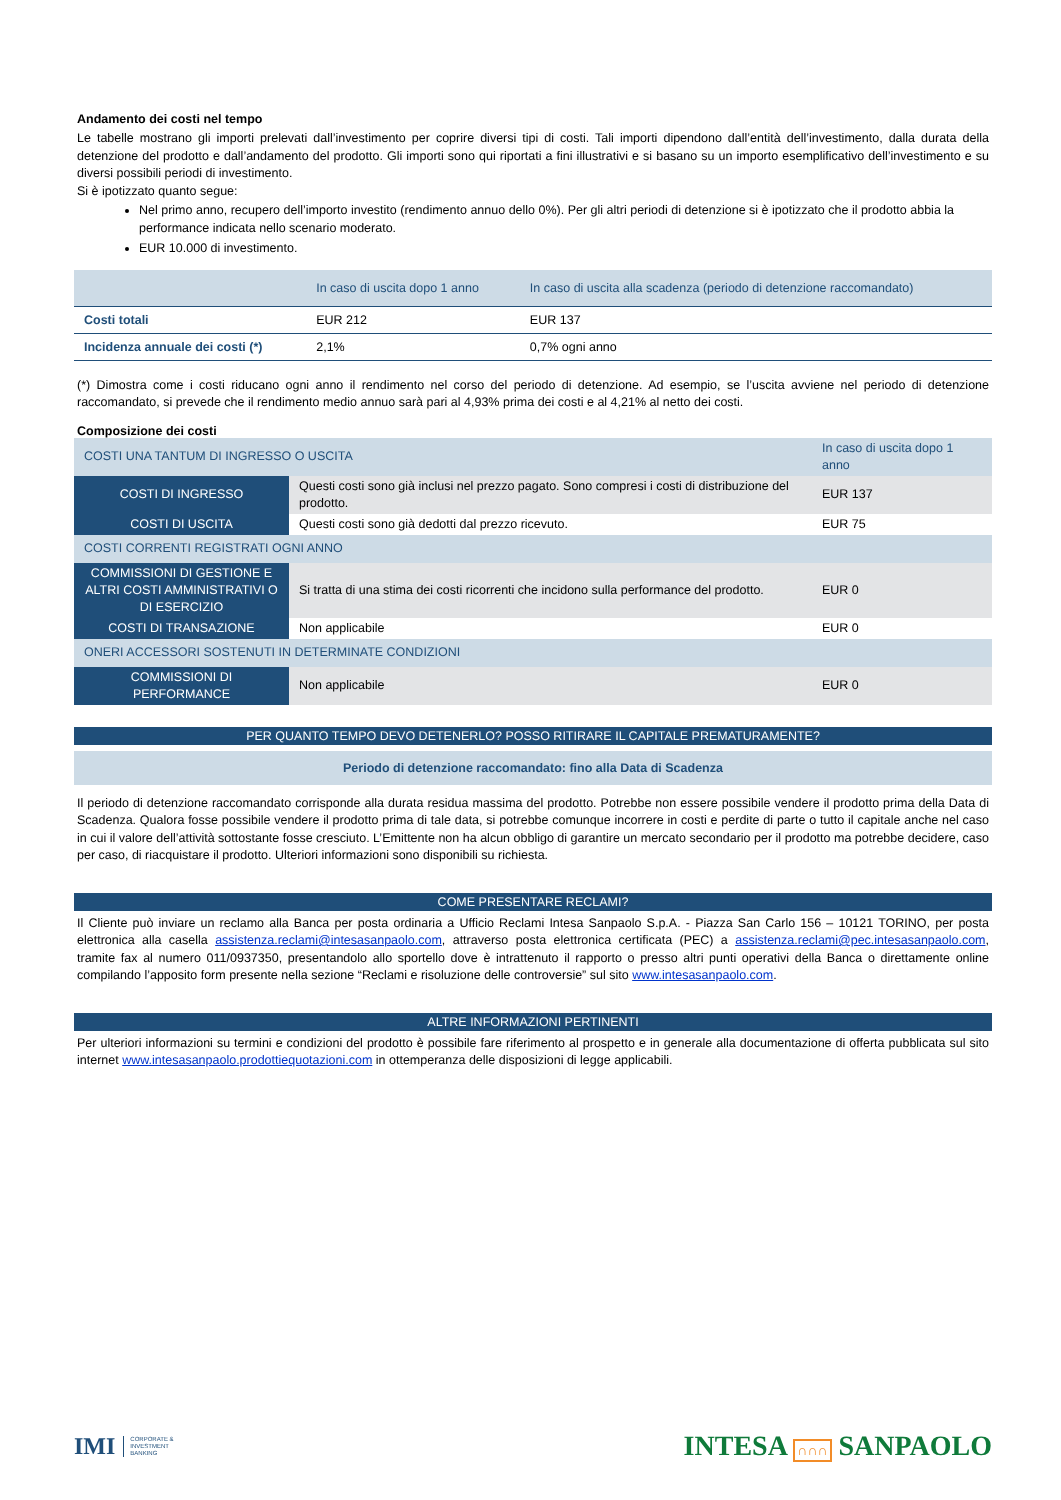Andamento dei costi nel tempo
Le tabelle mostrano gli importi prelevati dall’investimento per coprire diversi tipi di costi. Tali importi dipendono dall’entità dell’investimento, dalla durata della detenzione del prodotto e dall’andamento del prodotto. Gli importi sono qui riportati a fini illustrativi e si basano su un importo esemplificativo dell’investimento e su diversi possibili periodi di investimento.
Si è ipotizzato quanto segue:
Nel primo anno, recupero dell’importo investito (rendimento annuo dello 0%). Per gli altri periodi di detenzione si è ipotizzato che il prodotto abbia la performance indicata nello scenario moderato.
EUR 10.000 di investimento.
| | In caso di uscita dopo 1 anno | In caso di uscita alla scadenza (periodo di detenzione raccomandato) |
| --- | --- | --- |
| Costi totali | EUR 212 | EUR 137 |
| Incidenza annuale dei costi (*) | 2,1% | 0,7% ogni anno |
(*) Dimostra come i costi riducano ogni anno il rendimento nel corso del periodo di detenzione. Ad esempio, se l’uscita avviene nel periodo di detenzione raccomandato, si prevede che il rendimento medio annuo sarà pari al 4,93% prima dei costi e al 4,21% al netto dei costi.
Composizione dei costi
| COSTI UNA TANTUM DI INGRESSO O USCITA | | In caso di uscita dopo 1 anno |
| COSTI DI INGRESSO | Questi costi sono già inclusi nel prezzo pagato. Sono compresi i costi di distribuzione del prodotto. | EUR 137 |
| COSTI DI USCITA | Questi costi sono già dedotti dal prezzo ricevuto. | EUR 75 |
| COSTI CORRENTI REGISTRATI OGNI ANNO | | |
| COMMISSIONI DI GESTIONE E ALTRI COSTI AMMINISTRATIVI O DI ESERCIZIO | Si tratta di una stima dei costi ricorrenti che incidono sulla performance del prodotto. | EUR 0 |
| COSTI DI TRANSAZIONE | Non applicabile | EUR 0 |
| ONERI ACCESSORI SOSTENUTI IN DETERMINATE CONDIZIONI | | |
| COMMISSIONI DI PERFORMANCE | Non applicabile | EUR 0 |
PER QUANTO TEMPO DEVO DETENERLO? POSSO RITIRARE IL CAPITALE PREMATURAMENTE?
Periodo di detenzione raccomandato: fino alla Data di Scadenza
Il periodo di detenzione raccomandato corrisponde alla durata residua massima del prodotto. Potrebbe non essere possibile vendere il prodotto prima della Data di Scadenza. Qualora fosse possibile vendere il prodotto prima di tale data, si potrebbe comunque incorrere in costi e perdite di parte o tutto il capitale anche nel caso in cui il valore dell’attività sottostante fosse cresciuto. L’Emittente non ha alcun obbligo di garantire un mercato secondario per il prodotto ma potrebbe decidere, caso per caso, di riacquistare il prodotto. Ulteriori informazioni sono disponibili su richiesta.
COME PRESENTARE RECLAMI?
Il Cliente può inviare un reclamo alla Banca per posta ordinaria a Ufficio Reclami Intesa Sanpaolo S.p.A. - Piazza San Carlo 156 – 10121 TORINO, per posta elettronica alla casella assistenza.reclami@intesasanpaolo.com, attraverso posta elettronica certificata (PEC) a assistenza.reclami@pec.intesasanpaolo.com, tramite fax al numero 011/0937350, presentandolo allo sportello dove è intrattenuto il rapporto o presso altri punti operativi della Banca o direttamente online compilando l’apposito form presente nella sezione “Reclami e risoluzione delle controversie” sul sito www.intesasanpaolo.com.
ALTRE INFORMAZIONI PERTINENTI
Per ulteriori informazioni su termini e condizioni del prodotto è possibile fare riferimento al prospetto e in generale alla documentazione di offerta pubblicata sul sito internet www.intesasanpaolo.prodottiequotazioni.com in ottemperanza delle disposizioni di legge applicabili.
IMI CORPORATE &
INVESTMENT
BANKING
INTESA ∩∩∩ SANPAOLO